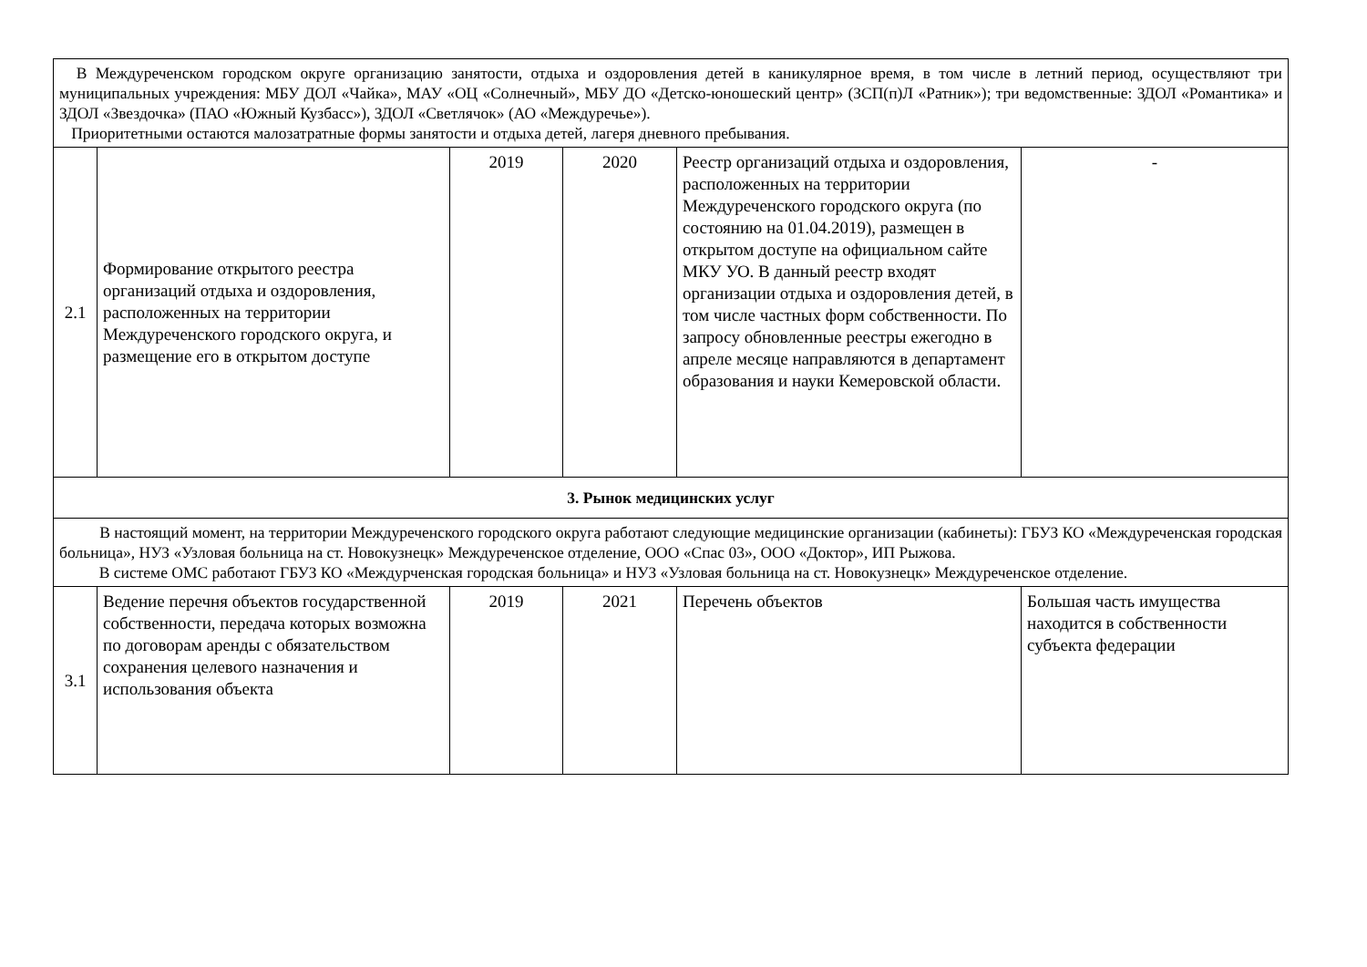| В Междуреченском городском округе организацию занятости, отдыха и оздоровления детей в каникулярное время, в том числе в летний период, осуществляют три муниципальных учреждения: МБУ ДОЛ «Чайка», МАУ «ОЦ «Солнечный», МБУ ДО «Детско-юношеский центр» (ЗСП(п)Л «Ратник»); три ведомственные: ЗДОЛ «Романтика» и ЗДОЛ «Звездочка» (ПАО «Южный Кузбасс»), ЗДОЛ «Светлячок» (АО «Междуречье»). Приоритетными остаются малозатратные формы занятости и отдыха детей, лагеря дневного пребывания. | | | | | |
| 2.1 | Формирование открытого реестра организаций отдыха и оздоровления, расположенных на территории Междуреченского городского округа, и размещение его в открытом доступе | 2019 | 2020 | Реестр организаций отдыха и оздоровления, расположенных на территории Междуреченского городского округа (по состоянию на 01.04.2019), размещен в открытом доступе на официальном сайте МКУ УО. В данный реестр входят организации отдыха и оздоровления детей, в том числе частных форм собственности. По запросу обновленные реестры ежегодно в апреле месяце направляются в департамент образования и науки Кемеровской области. | - |
| 3. Рынок медицинских услуг | | | | | |
| В настоящий момент, на территории Междуреченского городского округа работают следующие медицинские организации (кабинеты): ГБУЗ КО «Междуреченская городская больница», НУЗ «Узловая больница на ст. Новокузнецк» Междуреченское отделение, ООО «Спас 03», ООО «Доктор», ИП Рыжова. В системе ОМС работают ГБУЗ КО «Междурченская городская больница» и НУЗ «Узловая больница на ст. Новокузнецк» Междуреченское отделение. | | | | | |
| 3.1 | Ведение перечня объектов государственной собственности, передача которых возможна по договорам аренды с обязательством сохранения целевого назначения и использования объекта | 2019 | 2021 | Перечень объектов | Большая часть имущества находится в собственности субъекта федерации |